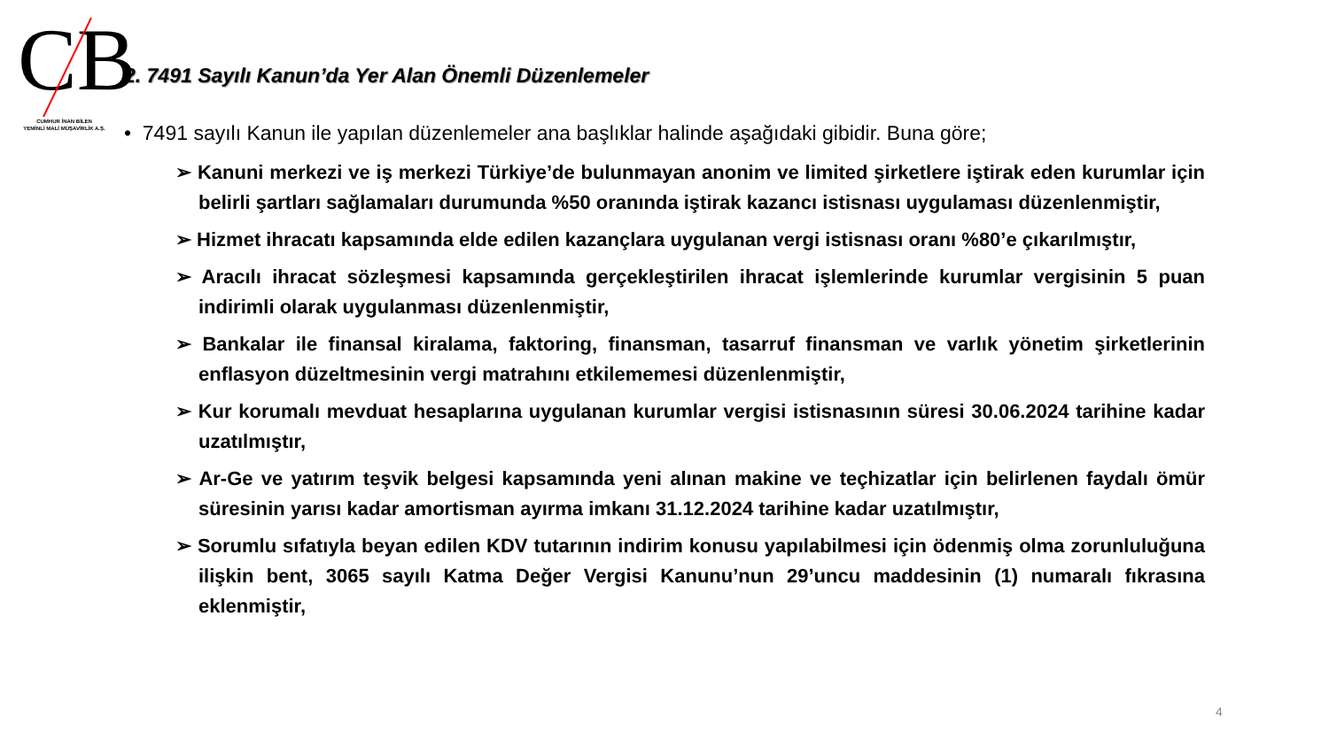CB
CUMHUR İNAN BİLEN
YEMİNLİ MALİ MÜŞAVİRLİK A.Ş.
2. 7491 Sayılı Kanun’da Yer Alan Önemli Düzenlemeler
• 7491 sayılı Kanun ile yapılan düzenlemeler ana başlıklar halinde aşağıdaki gibidir. Buna göre;
➢ Kanuni merkezi ve iş merkezi Türkiye’de bulunmayan anonim ve limited şirketlere iştirak eden kurumlar için belirli şartları sağlamaları durumunda %50 oranında iştirak kazancı istisnası uygulaması düzenlenmiştir,
➢ Hizmet ihracatı kapsamında elde edilen kazançlara uygulanan vergi istisnası oranı %80’e çıkarılmıştır,
➢ Aracılı ihracat sözleşmesi kapsamında gerçekleştirilen ihracat işlemlerinde kurumlar vergisinin 5 puan indirimli olarak uygulanması düzenlenmiştir,
➢ Bankalar ile finansal kiralama, faktoring, finansman, tasarruf finansman ve varlık yönetim şirketlerinin enflasyon düzeltmesinin vergi matrahını etkilememesi düzenlenmiştir,
➢ Kur korumalı mevduat hesaplarına uygulanan kurumlar vergisi istisnasının süresi 30.06.2024 tarihine kadar uzatılmıştır,
➢ Ar-Ge ve yatırım teşvik belgesi kapsamında yeni alınan makine ve teçhizatlar için belirlenen faydalı ömür süresinin yarısı kadar amortisman ayırma imkanı 31.12.2024 tarihine kadar uzatılmıştır,
➢ Sorumlu sıfatıyla beyan edilen KDV tutarının indirim konusu yapılabilmesi için ödenmiş olma zorunluluğuna ilişkin bent, 3065 sayılı Katma Değer Vergisi Kanunu’nun 29’uncu maddesinin (1) numaralı fıkrasına eklenmiştir,
4